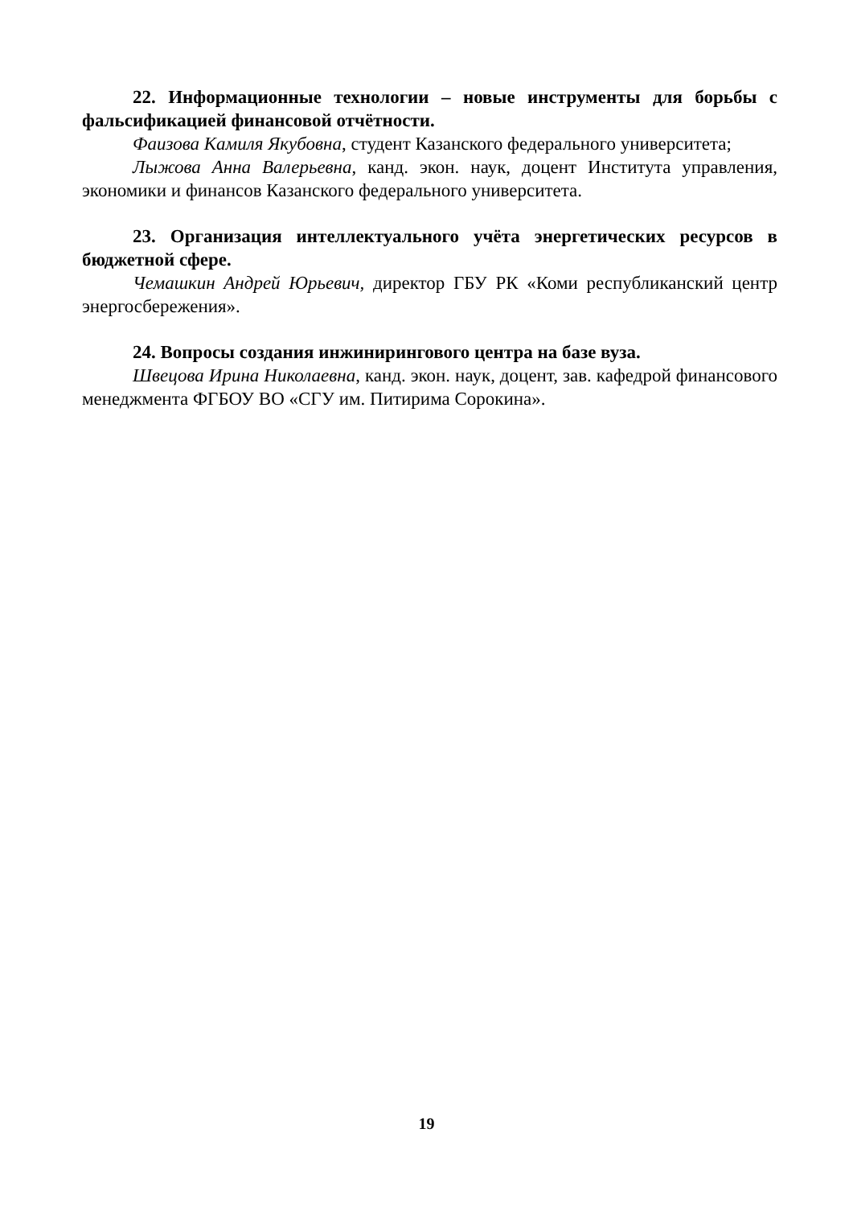22. Информационные технологии – новые инструменты для борьбы с фальсификацией финансовой отчётности.
Фаизова Камиля Якубовна, студент Казанского федерального университета;
Лыжова Анна Валерьевна, канд. экон. наук, доцент Института управления, экономики и финансов Казанского федерального университета.
23. Организация интеллектуального учёта энергетических ресурсов в бюджетной сфере.
Чемашкин Андрей Юрьевич, директор ГБУ РК «Коми республиканский центр энергосбережения».
24. Вопросы создания инжинирингового центра на базе вуза.
Швецова Ирина Николаевна, канд. экон. наук, доцент, зав. кафедрой финансового менеджмента ФГБОУ ВО «СГУ им. Питирима Сорокина».
19